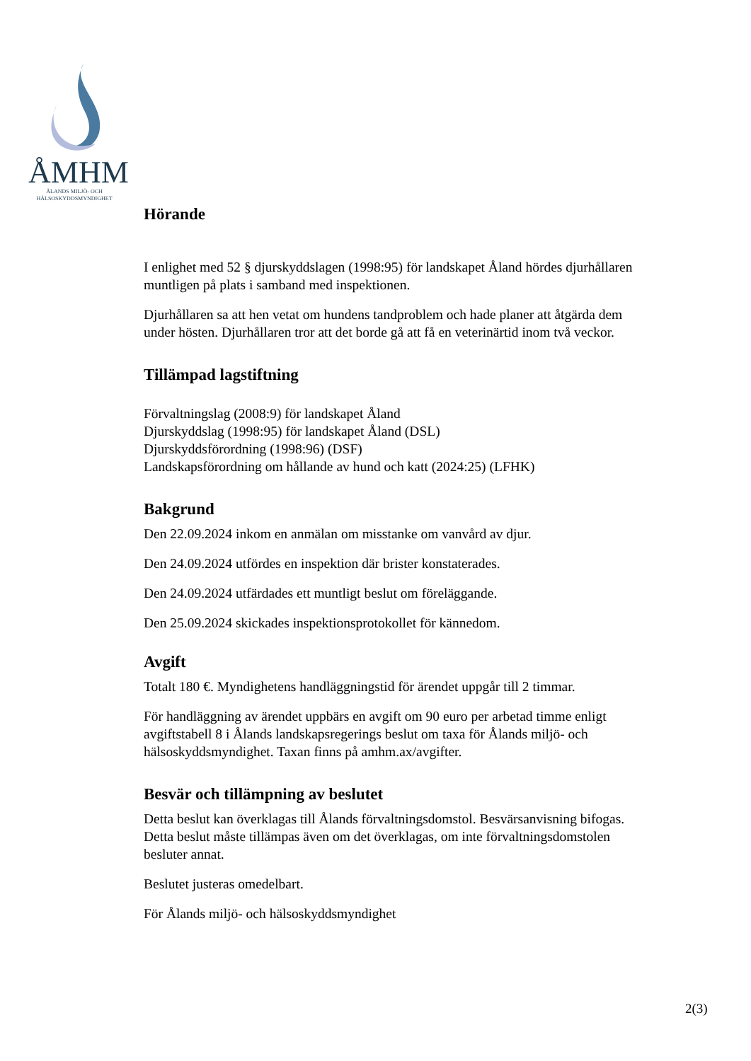ÅMHM
ÅLANDS MILJÖ- OCH
HÄLSOSKYDDSMYNDIGHET
Hörande
I enlighet med 52 § djurskyddslagen (1998:95) för landskapet Åland hördes djurhållaren muntligen på plats i samband med inspektionen.
Djurhållaren sa att hen vetat om hundens tandproblem och hade planer att åtgärda dem under hösten. Djurhållaren tror att det borde gå att få en veterinärtid inom två veckor.
Tillämpad lagstiftning
Förvaltningslag (2008:9) för landskapet Åland
Djurskyddslag (1998:95) för landskapet Åland (DSL)
Djurskyddsförordning (1998:96) (DSF)
Landskapsförordning om hållande av hund och katt (2024:25) (LFHK)
Bakgrund
Den 22.09.2024 inkom en anmälan om misstanke om vanvård av djur.
Den 24.09.2024 utfördes en inspektion där brister konstaterades.
Den 24.09.2024 utfärdades ett muntligt beslut om föreläggande.
Den 25.09.2024 skickades inspektionsprotokollet för kännedom.
Avgift
Totalt 180 €. Myndighetens handläggningstid för ärendet uppgår till 2 timmar.
För handläggning av ärendet uppbärs en avgift om 90 euro per arbetad timme enligt avgiftstabell 8 i Ålands landskapsregerings beslut om taxa för Ålands miljö- och hälsoskyddsmyndighet. Taxan finns på amhm.ax/avgifter.
Besvär och tillämpning av beslutet
Detta beslut kan överklagas till Ålands förvaltningsdomstol. Besvärsanvisning bifogas. Detta beslut måste tillämpas även om det överklagas, om inte förvaltningsdomstolen besluter annat.
Beslutet justeras omedelbart.
För Ålands miljö- och hälsoskyddsmyndighet
2(3)